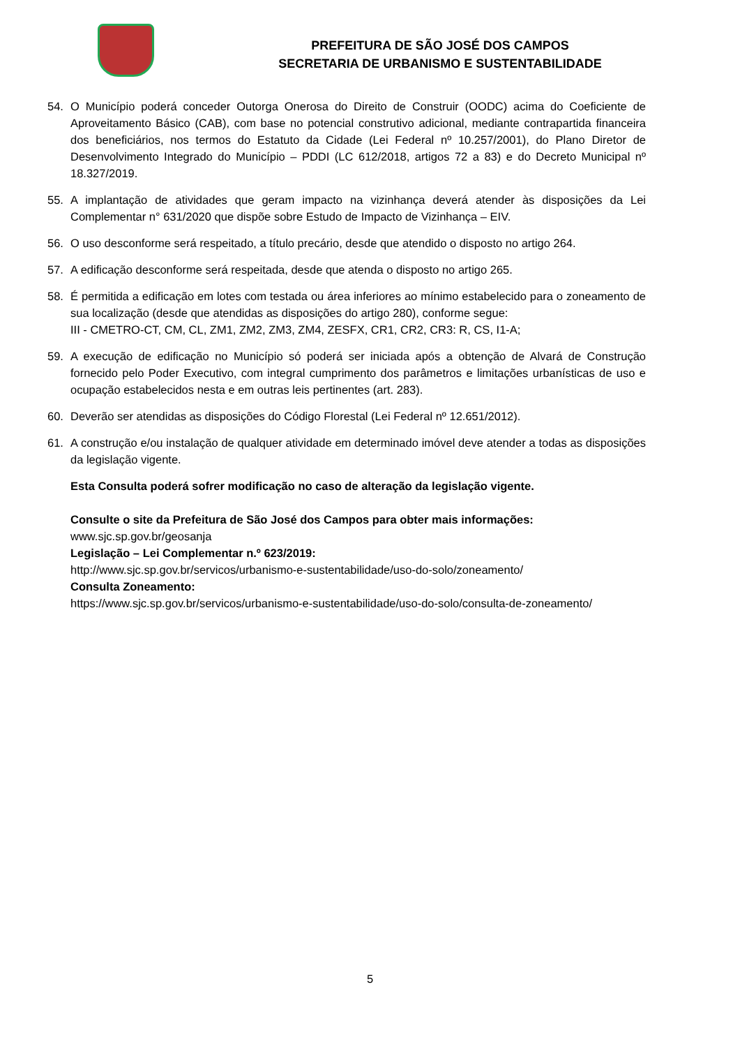PREFEITURA DE SÃO JOSÉ DOS CAMPOS
SECRETARIA DE URBANISMO E SUSTENTABILIDADE
54. O Município poderá conceder Outorga Onerosa do Direito de Construir (OODC) acima do Coeficiente de Aproveitamento Básico (CAB), com base no potencial construtivo adicional, mediante contrapartida financeira dos beneficiários, nos termos do Estatuto da Cidade (Lei Federal nº 10.257/2001), do Plano Diretor de Desenvolvimento Integrado do Município – PDDI (LC 612/2018, artigos 72 a 83) e do Decreto Municipal nº 18.327/2019.
55. A implantação de atividades que geram impacto na vizinhança deverá atender às disposições da Lei Complementar n° 631/2020 que dispõe sobre Estudo de Impacto de Vizinhança – EIV.
56. O uso desconforme será respeitado, a título precário, desde que atendido o disposto no artigo 264.
57. A edificação desconforme será respeitada, desde que atenda o disposto no artigo 265.
58. É permitida a edificação em lotes com testada ou área inferiores ao mínimo estabelecido para o zoneamento de sua localização (desde que atendidas as disposições do artigo 280), conforme segue:
III - CMETRO-CT, CM, CL, ZM1, ZM2, ZM3, ZM4, ZESFX, CR1, CR2, CR3: R, CS, I1-A;
59. A execução de edificação no Município só poderá ser iniciada após a obtenção de Alvará de Construção fornecido pelo Poder Executivo, com integral cumprimento dos parâmetros e limitações urbanísticas de uso e ocupação estabelecidos nesta e em outras leis pertinentes (art. 283).
60. Deverão ser atendidas as disposições do Código Florestal (Lei Federal nº 12.651/2012).
61. A construção e/ou instalação de qualquer atividade em determinado imóvel deve atender a todas as disposições da legislação vigente.
Esta Consulta poderá sofrer modificação no caso de alteração da legislação vigente.
Consulte o site da Prefeitura de São José dos Campos para obter mais informações:
www.sjc.sp.gov.br/geosanja
Legislação – Lei Complementar n.º 623/2019:
http://www.sjc.sp.gov.br/servicos/urbanismo-e-sustentabilidade/uso-do-solo/zoneamento/
Consulta Zoneamento:
https://www.sjc.sp.gov.br/servicos/urbanismo-e-sustentabilidade/uso-do-solo/consulta-de-zoneamento/
5